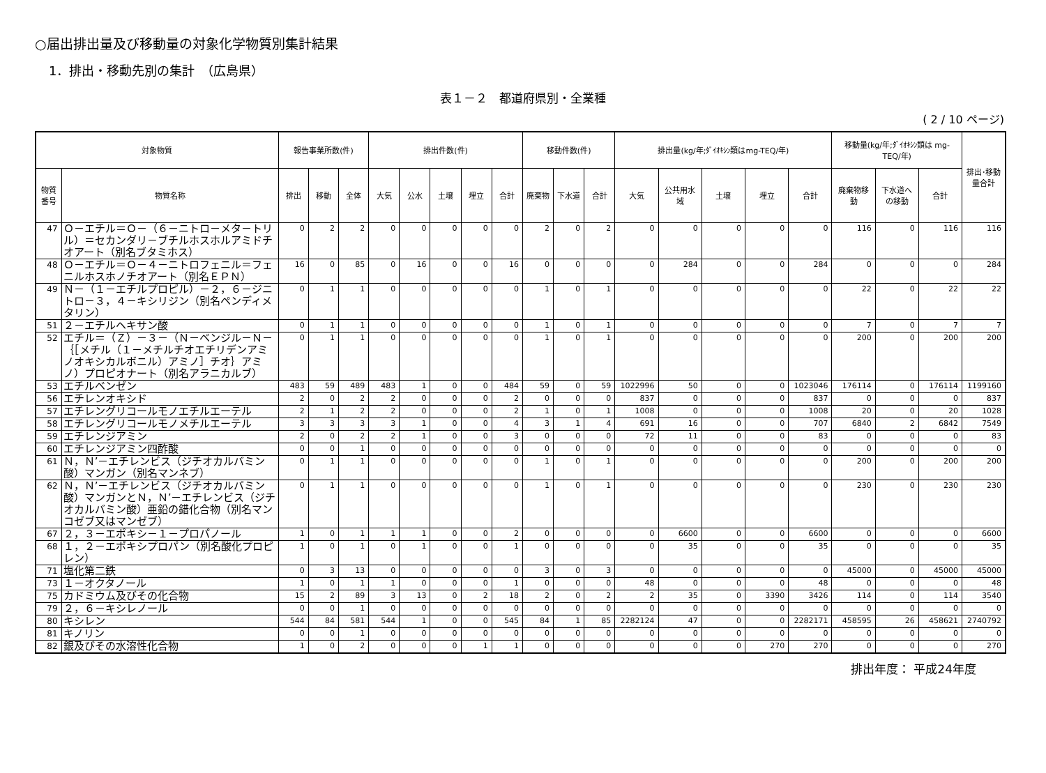○届出排出量及び移動量の対象化学物質別集計結果
1．排出・移動先別の集計　（広島県）
表１－２　都道府県別・全業種
( 2 / 10 ページ)
| 対象物質 | | 報告事業所数(件) | | | 排出件数(件) | | | | | 移動件数(件) | | | 排出量(kg/年;ﾀﾞｲｵｷｼﾝ類はmg-TEQ/年) | | | | | 移動量(kg/年;ﾀﾞｲｵｷｼﾝ類は mg-TEQ/年) | | | 排出･移動量合計 |
| --- | --- | --- | --- | --- | --- | --- | --- | --- | --- | --- | --- | --- | --- | --- | --- | --- | --- | --- | --- | --- | --- |
| 物質番号 | 物質名称 | 排出 | 移動 | 全体 | 大気 | 公水 | 土壌 | 埋立 | 合計 | 廃棄物 | 下水道 | 合計 | 大気 | 公共用水域 | 土壌 | 埋立 | 合計 | 廃棄物移動 | 下水道への移動 | 合計 | |
| 47 | Ｏ－エチル＝Ｏ－（６－ニトロ－メタ－トリル）＝セカンダリ－ブチルホスホルアミドチオアート（別名ブタミホス） | 0 | 2 | 2 | 0 | 0 | 0 | 0 | 0 | 2 | 0 | 2 | 0 | 0 | 0 | 0 | 0 | 116 | 0 | 116 | 116 |
| 48 | Ｏ－エチル＝Ｏ－４－ニトロフェニル＝フェニルホスホノチオアート（別名ＥＰＮ） | 16 | 0 | 85 | 0 | 16 | 0 | 0 | 16 | 0 | 0 | 0 | 0 | 284 | 0 | 0 | 284 | 0 | 0 | 0 | 284 |
| 49 | Ｎ－（１－エチルプロピル）－２，６－ジニトロ－３，４－キシリジン（別名ペンディメタリン） | 0 | 1 | 1 | 0 | 0 | 0 | 0 | 0 | 1 | 0 | 1 | 0 | 0 | 0 | 0 | 0 | 22 | 0 | 22 | 22 |
| 51 | ２－エチルヘキサン酸 | 0 | 1 | 1 | 0 | 0 | 0 | 0 | 0 | 1 | 0 | 1 | 0 | 0 | 0 | 0 | 0 | 7 | 0 | 7 | 7 |
| 52 | エチル＝（Ｚ）－３－（Ｎ－ベンジル－Ｎ－｛［メチル（１－メチルチオエチリデンアミノオキシカルボニル）アミノ］チオ｝アミノ）プロピオナート（別名アラニカルブ） | 0 | 1 | 1 | 0 | 0 | 0 | 0 | 0 | 1 | 0 | 1 | 0 | 0 | 0 | 0 | 0 | 200 | 0 | 200 | 200 |
| 53 | エチルベンゼン | 483 | 59 | 489 | 483 | 1 | 0 | 0 | 484 | 59 | 0 | 59 | 1022996 | 50 | 0 | 0 | 1023046 | 176114 | 0 | 176114 | 1199160 |
| 56 | エチレンオキシド | 2 | 0 | 2 | 2 | 0 | 0 | 0 | 2 | 0 | 0 | 0 | 837 | 0 | 0 | 0 | 837 | 0 | 0 | 0 | 837 |
| 57 | エチレングリコールモノエチルエーテル | 2 | 1 | 2 | 2 | 0 | 0 | 0 | 2 | 1 | 0 | 1 | 1008 | 0 | 0 | 0 | 1008 | 20 | 0 | 20 | 1028 |
| 58 | エチレングリコールモノメチルエーテル | 3 | 3 | 3 | 3 | 1 | 0 | 0 | 4 | 3 | 1 | 4 | 691 | 16 | 0 | 0 | 707 | 6840 | 2 | 6842 | 7549 |
| 59 | エチレンジアミン | 2 | 0 | 2 | 2 | 1 | 0 | 0 | 3 | 0 | 0 | 0 | 72 | 11 | 0 | 0 | 83 | 0 | 0 | 0 | 83 |
| 60 | エチレンジアミン四酢酸 | 0 | 0 | 1 | 0 | 0 | 0 | 0 | 0 | 0 | 0 | 0 | 0 | 0 | 0 | 0 | 0 | 0 | 0 | 0 | 0 |
| 61 | Ｎ，Ｎ’－エチレンビス（ジチオカルバミン酸）マンガン（別名マンネブ） | 0 | 1 | 1 | 0 | 0 | 0 | 0 | 0 | 1 | 0 | 1 | 0 | 0 | 0 | 0 | 0 | 200 | 0 | 200 | 200 |
| 62 | Ｎ，Ｎ’－エチレンビス（ジチオカルバミン酸）マンガンとＮ，Ｎ’－エチレンビス（ジチオカルバミン酸）亜鉛の錯化合物（別名マンコゼブ又はマンゼブ） | 0 | 1 | 1 | 0 | 0 | 0 | 0 | 0 | 1 | 0 | 1 | 0 | 0 | 0 | 0 | 0 | 230 | 0 | 230 | 230 |
| 67 | ２，３－エポキシ－１－プロパノール | 1 | 0 | 1 | 1 | 1 | 0 | 0 | 2 | 0 | 0 | 0 | 0 | 6600 | 0 | 0 | 6600 | 0 | 0 | 0 | 6600 |
| 68 | １，２－エポキシプロパン（別名酸化プロピレン） | 1 | 0 | 1 | 0 | 1 | 0 | 0 | 1 | 0 | 0 | 0 | 0 | 35 | 0 | 0 | 35 | 0 | 0 | 0 | 35 |
| 71 | 塩化第二鉄 | 0 | 3 | 13 | 0 | 0 | 0 | 0 | 0 | 3 | 0 | 3 | 0 | 0 | 0 | 0 | 0 | 45000 | 0 | 45000 | 45000 |
| 73 | １－オクタノール | 1 | 0 | 1 | 1 | 0 | 0 | 0 | 1 | 0 | 0 | 0 | 48 | 0 | 0 | 0 | 48 | 0 | 0 | 0 | 48 |
| 75 | カドミウム及びその化合物 | 15 | 2 | 89 | 3 | 13 | 0 | 2 | 18 | 2 | 0 | 2 | 2 | 35 | 0 | 3390 | 3426 | 114 | 0 | 114 | 3540 |
| 79 | ２，６－キシレノール | 0 | 0 | 1 | 0 | 0 | 0 | 0 | 0 | 0 | 0 | 0 | 0 | 0 | 0 | 0 | 0 | 0 | 0 | 0 | 0 |
| 80 | キシレン | 544 | 84 | 581 | 544 | 1 | 0 | 0 | 545 | 84 | 1 | 85 | 2282124 | 47 | 0 | 0 | 2282171 | 458595 | 26 | 458621 | 2740792 |
| 81 | キノリン | 0 | 0 | 1 | 0 | 0 | 0 | 0 | 0 | 0 | 0 | 0 | 0 | 0 | 0 | 0 | 0 | 0 | 0 | 0 | 0 |
| 82 | 銀及びその水溶性化合物 | 1 | 0 | 2 | 0 | 0 | 0 | 1 | 1 | 0 | 0 | 0 | 0 | 0 | 0 | 270 | 270 | 0 | 0 | 0 | 270 |
排出年度： 平成24年度